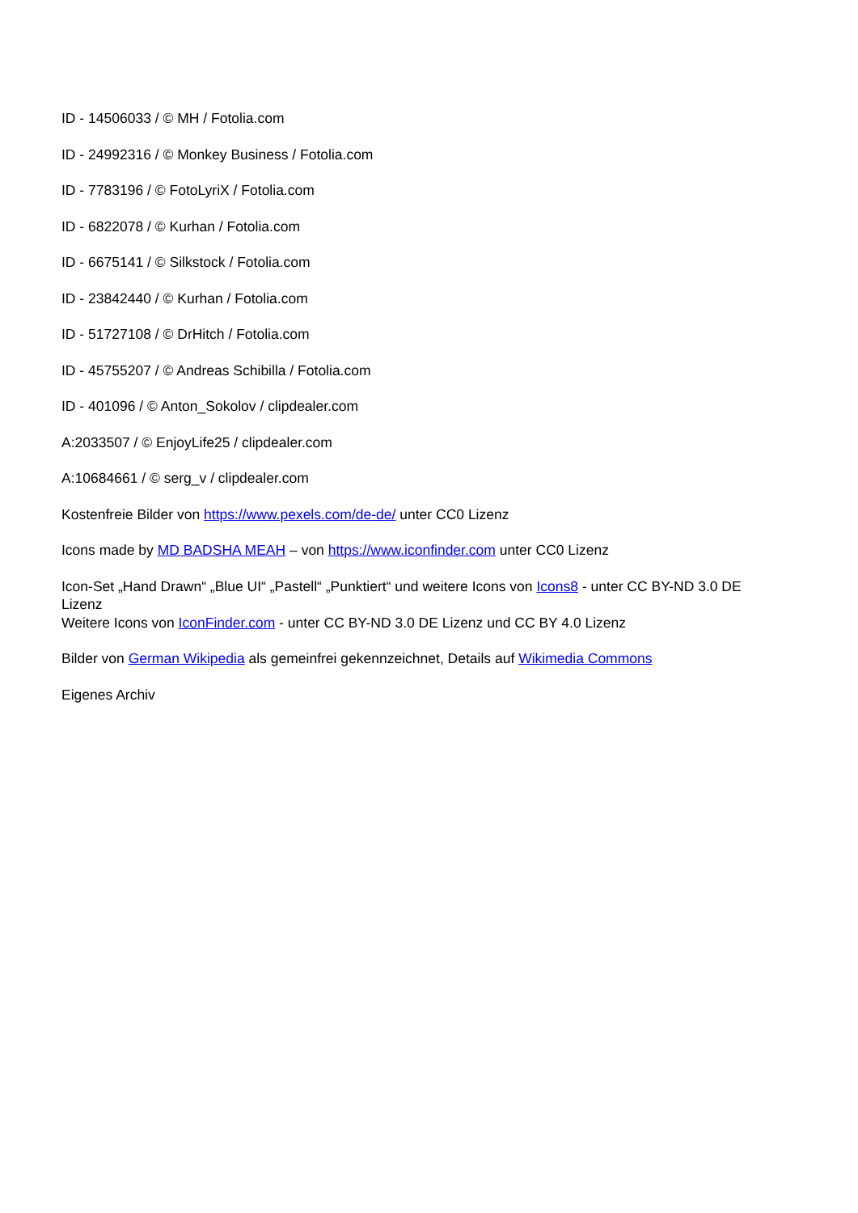ID - 14506033 / © MH / Fotolia.com
ID - 24992316 / © Monkey Business / Fotolia.com
ID - 7783196 / © FotoLyriX / Fotolia.com
ID - 6822078 / © Kurhan / Fotolia.com
ID - 6675141 / © Silkstock / Fotolia.com
ID - 23842440 / © Kurhan / Fotolia.com
ID - 51727108 / © DrHitch / Fotolia.com
ID - 45755207 / © Andreas Schibilla / Fotolia.com
ID - 401096 / © Anton_Sokolov / clipdealer.com
A:2033507 / © EnjoyLife25 / clipdealer.com
A:10684661 / © serg_v / clipdealer.com
Kostenfreie Bilder von https://www.pexels.com/de-de/ unter CC0 Lizenz
Icons made by MD BADSHA MEAH – von https://www.iconfinder.com unter CC0 Lizenz
Icon-Set „Hand Drawn“ „Blue UI“ „Pastell“ „Punktiert“ und weitere Icons von Icons8 - unter CC BY-ND 3.0 DE Lizenz
Weitere Icons von IconFinder.com - unter CC BY-ND 3.0 DE Lizenz und CC BY 4.0 Lizenz
Bilder von German Wikipedia als gemeinfrei gekennzeichnet, Details auf Wikimedia Commons
Eigenes Archiv